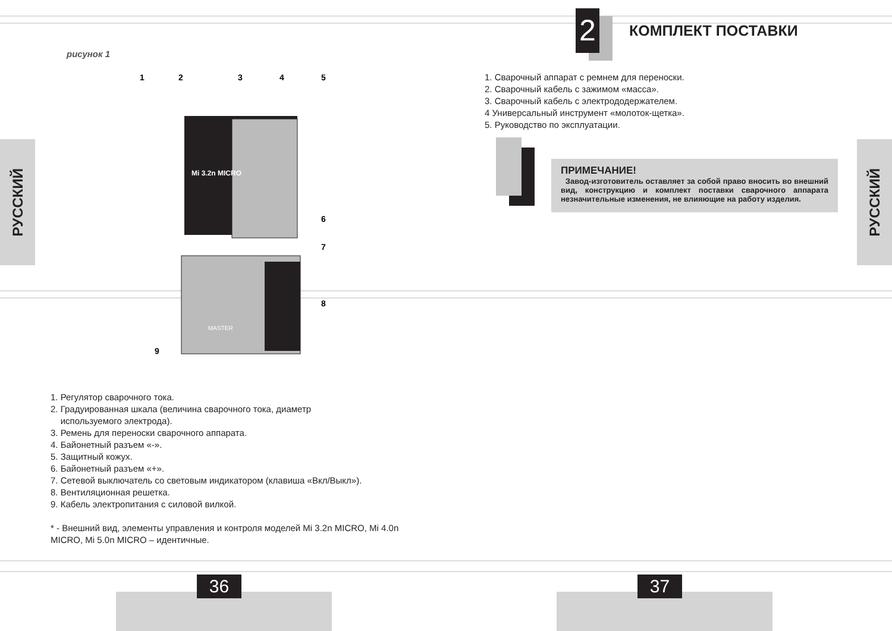РУССКИЙ
РУССКИЙ
рисунок 1
Mi 3.2n MICRO
MASTER
1
2
3
4
5
6
7
8
9
1. Регулятор сварочного тока.
2. Градуированная шкала (величина сварочного тока, диаметр
используемого электрода).
3. Ремень для переноски сварочного аппарата.
4. Байонетный разъем «-».
5. Защитный кожух.
6. Байонетный разъем «+».
7. Сетевой выключатель со световым индикатором (клавиша «Вкл/Выкл»).
8. Вентиляционная решетка.
9. Кабель электропитания с силовой вилкой.
* - Внешний вид, элементы управления и контроля моделей Mi 3.2n MICRO, Mi 4.0n MICRO, Mi 5.0n MICRO – идентичные.
2
КОМПЛЕКТ ПОСТАВКИ
1. Сварочный аппарат с ремнем для переноски.
2. Сварочный кабель с зажимом «масса».
3. Сварочный кабель с электрододержателем.
4 Универсальный инструмент «молоток-щетка».
5. Руководство по эксплуатации.
ПРИМЕЧАНИЕ!
Завод-изготовитель оставляет за собой право вносить во внешний вид, конструкцию и комплект поставки сварочного аппарата незначительные изменения, не влияющие на работу изделия.
36 37